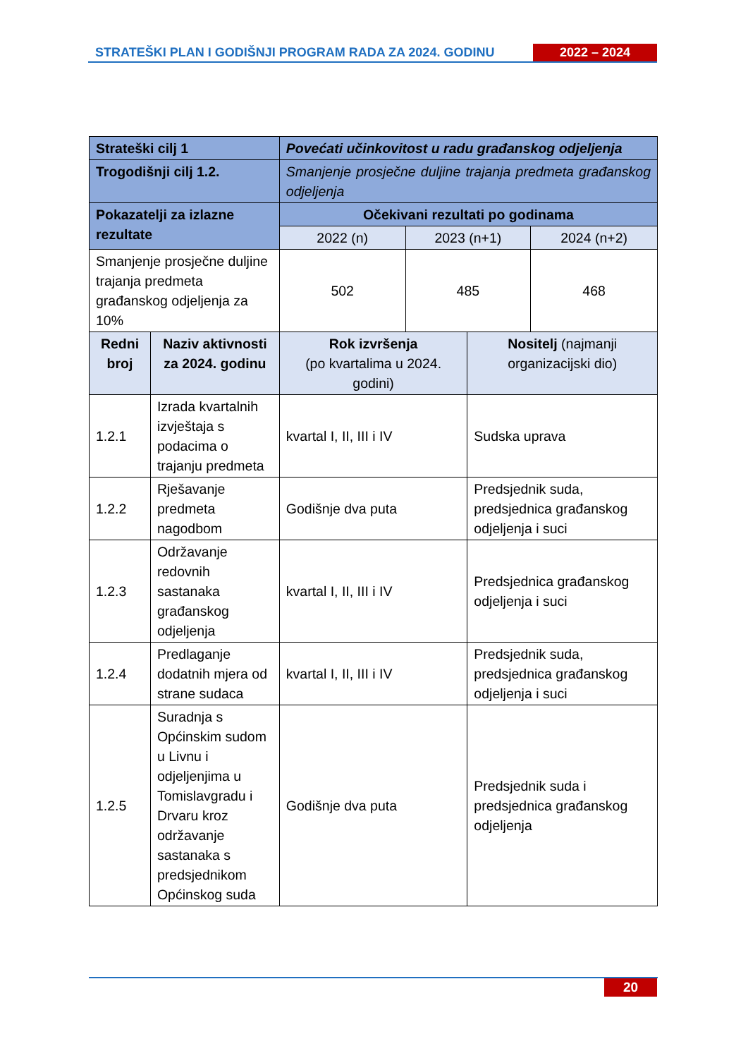STRATEŠKI PLAN I GODIŠNJI PROGRAM RADA ZA 2024. GODINU
2022 – 2024
| Strateški cilj 1 | | Povećati učinkovitost u radu građanskog odjeljenja | | | |
| --- | --- | --- | --- | --- | --- |
| Trogodišnji cilj 1.2. | | Smanjenje prosječne duljine trajanja predmeta građanskog odjeljenja | | | |
| Pokazatelji za izlazne rezultate | | Očekivani rezultati po godinama | | | |
| | | 2022 (n) | 2023 (n+1) | | 2024 (n+2) |
| Smanjenje prosječne duljine trajanja predmeta građanskog odjeljenja za 10% | | 502 | 485 | | 468 |
| Redni broj | Naziv aktivnosti za 2024. godinu | Rok izvršenja (po kvartalima u 2024. godini) | | Nositelj (najmanji organizacijski dio) | |
| 1.2.1 | Izrada kvartalnih izvještaja s podacima o trajanju predmeta | kvartal I, II, III i IV | | Sudska uprava | |
| 1.2.2 | Rješavanje predmeta nagodbom | Godišnje dva puta | | Predsjednik suda, predsjednica građanskog odjeljenja i suci | |
| 1.2.3 | Održavanje redovnih sastanaka građanskog odjeljenja | kvartal I, II, III i IV | | Predsjednica građanskog odjeljenja i suci | |
| 1.2.4 | Predlaganje dodatnih mjera od strane sudaca | kvartal I, II, III i IV | | Predsjednik suda, predsjednica građanskog odjeljenja i suci | |
| 1.2.5 | Suradnja s Općinskim sudom u Livnu i odjeljenjima u Tomislavgradu i Drvaru kroz održavanje sastanaka s predsjednikom Općinskog suda | Godišnje dva puta | | Predsjednik suda i predsjednica građanskog odjeljenja | |
20